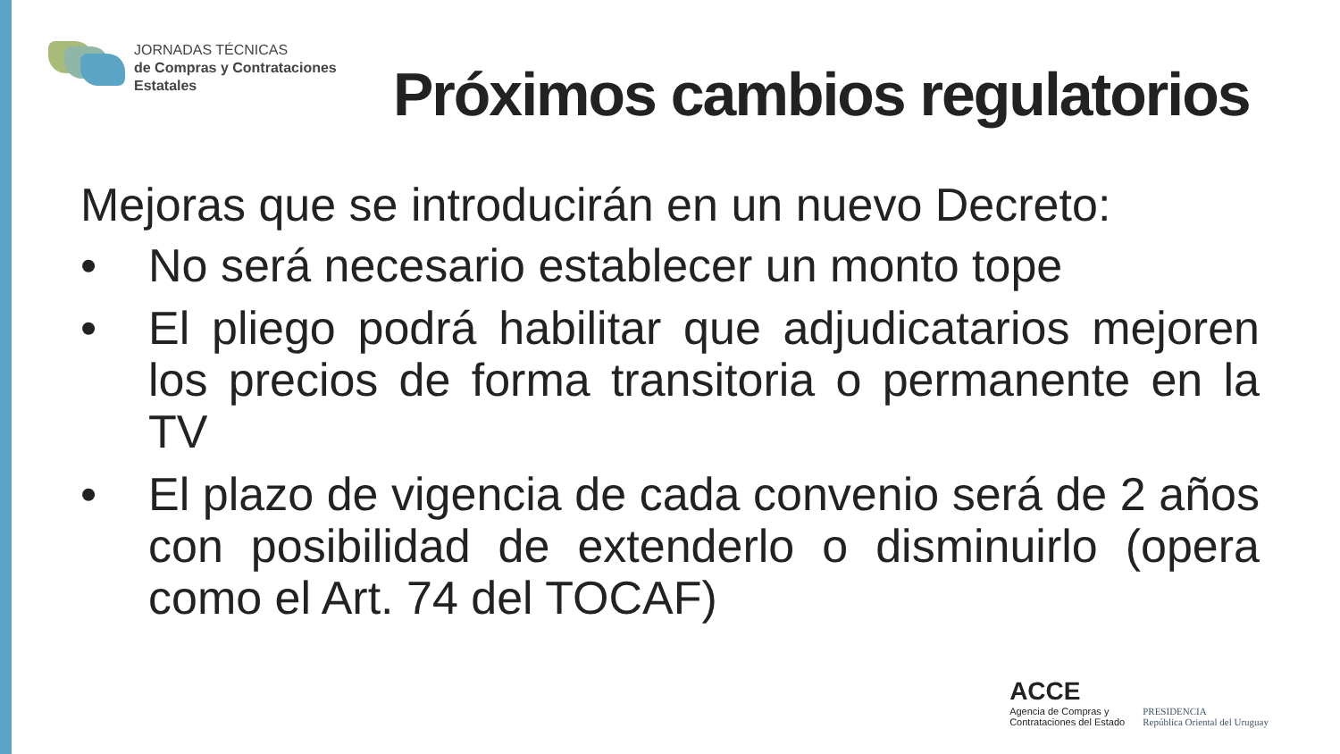JORNADAS TÉCNICAS
de Compras y Contrataciones
Estatales
Próximos cambios regulatorios
Mejoras que se introducirán en un nuevo Decreto:
• No será necesario establecer un monto tope
• El pliego podrá habilitar que adjudicatarios mejoren los precios de forma transitoria o permanente en la TV
• El plazo de vigencia de cada convenio será de 2 años con posibilidad de extenderlo o disminuirlo (opera como el Art. 74 del TOCAF)
ACCE
Agencia de Compras y
Contrataciones del Estado
PRESIDENCIA
República Oriental del Uruguay